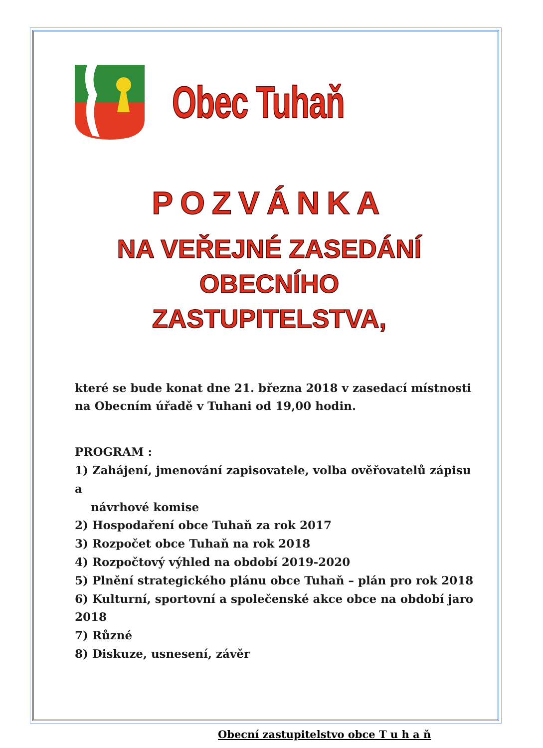Obec Tuhaň
POZVÁNKA
NA VEŘEJNÉ ZASEDÁNÍ OBECNÍHO
ZASTUPITELSTVA,
které se bude konat dne 21. března 2018 v zasedací místnosti na Obecním úřadě v Tuhani od 19,00 hodin.
PROGRAM :
1) Zahájení, jmenování zapisovatele, volba ověřovatelů zápisu a
návrhové komise
2) Hospodaření obce Tuhaň za rok 2017
3) Rozpočet obce Tuhaň na rok 2018
4) Rozpočtový výhled na období 2019-2020
5) Plnění strategického plánu obce Tuhaň – plán pro rok 2018
6) Kulturní, sportovní a společenské akce obce na období jaro 2018
7) Různé
8) Diskuze, usnesení, závěr
Obecní zastupitelstvo obce T u h a ň